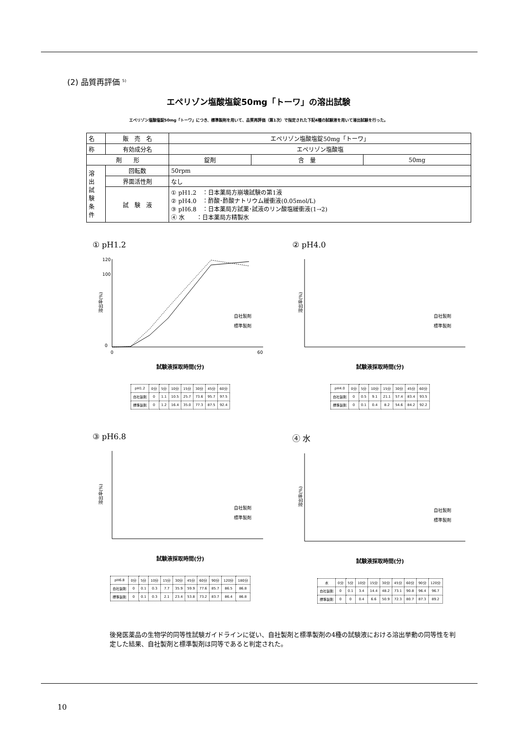(2) 品質再評価 <sup>5)</sup>
エペリゾン塩酸塩錠50mg「トーワ」の溶出試験
エペリゾン塩酸塩錠50mg「トーワ」につき、標準製剤を用いて、品質再評価（第1次）で指定された下記4種の試験液を用いて溶出試験を行った。
| 名 | 販 売 名 | エペリゾン塩酸塩錠50mg「トーワ」 | | |
| 称 | 有効成分名 | エペリゾン塩酸塩 | | |
| 剤 形 | | 錠剤 | 含 量 | 50mg |
| 溶 出 試 験 条 件 | 回転数 | 50rpm | | |
| | 界面活性剤 | なし | | |
| | 試 験 液 | ① pH1.2 ：日本薬局方崩壊試験の第1液 ② pH4.0 ：酢酸･酢酸ナトリウム緩衝液(0.05mol/L) ③ pH6.8 ：日本薬局方試薬･試液のリン酸塩緩衝液(1→2) ④ 水 ：日本薬局方精製水 | | |
① pH1.2
溶出率(%)
120
100
0
0
60
自社製剤
標準製剤
試験液採取時間(分)
| pH1.2 | 0分 | 5分 | 10分 | 15分 | 30分 | 45分 | 60分 |
| 自社製剤 | 0 | 1.1 | 10.5 | 25.7 | 73.6 | 95.7 | 97.5 |
| 標準製剤 | 0 | 1.2 | 16.4 | 35.0 | 77.3 | 87.5 | 92.4 |
② pH4.0
溶出率(%)
自社製剤
標準製剤
試験液採取時間(分)
| pH4.0 | 0分 | 5分 | 10分 | 15分 | 30分 | 45分 | 60分 |
| 自社製剤 | 0 | 0.5 | 9.1 | 21.1 | 57.4 | 83.4 | 93.5 |
| 標準製剤 | 0 | 0.1 | 0.4 | 8.2 | 54.6 | 84.2 | 92.2 |
③ pH6.8
溶出率(%)
自社製剤
標準製剤
試験液採取時間(分)
| pH6.8 | 0分 | 5分 | 10分 | 15分 | 30分 | 45分 | 60分 | 90分 | 120分 | 180分 |
| 自社製剤 | 0 | 0.1 | 0.3 | 7.7 | 35.9 | 59.9 | 77.6 | 85.7 | 86.5 | 86.8 |
| 標準製剤 | 0 | 0.1 | 0.3 | 2.1 | 23.4 | 53.8 | 73.2 | 83.7 | 86.4 | 86.8 |
④ 水
溶出率(%)
自社製剤
標準製剤
試験液採取時間(分)
| 水 | 0分 | 5分 | 10分 | 15分 | 30分 | 45分 | 60分 | 90分 | 120分 |
| 自社製剤 | 0 | 0.1 | 3.4 | 14.4 | 48.2 | 73.1 | 90.8 | 96.4 | 96.7 |
| 標準製剤 | 0 | 0 | 0.4 | 6.6 | 50.9 | 72.3 | 80.7 | 87.3 | 89.2 |
後発医薬品の生物学的同等性試験ガイドラインに従い、自社製剤と標準製剤の4種の試験液における溶出挙動の同等性を判定した結果、自社製剤と標準製剤は同等であると判定された。
10